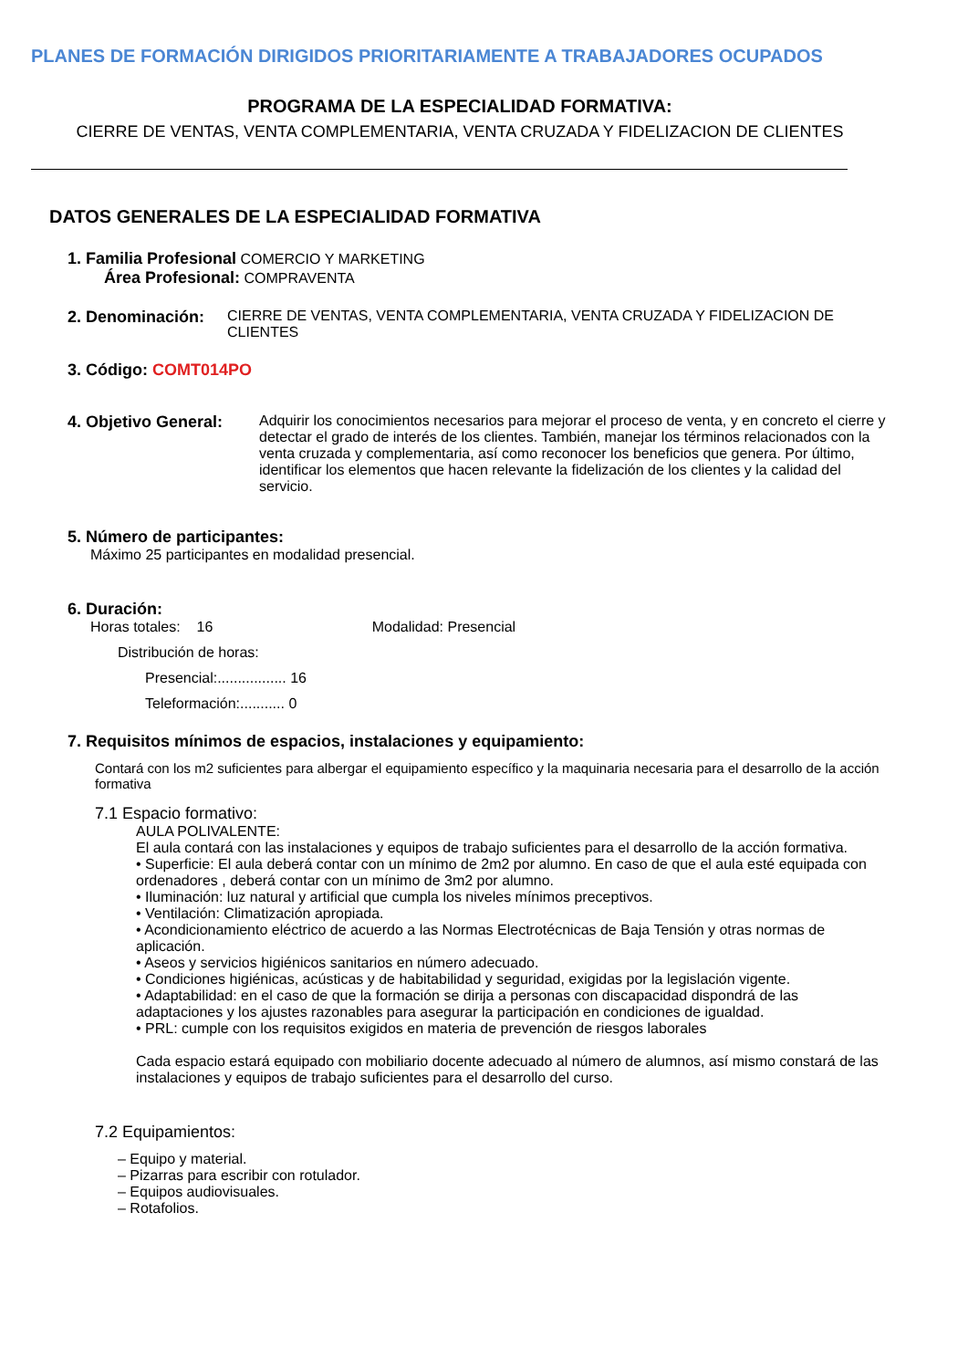PLANES DE FORMACIÓN DIRIGIDOS PRIORITARIAMENTE A TRABAJADORES OCUPADOS
PROGRAMA DE LA ESPECIALIDAD FORMATIVA:
CIERRE DE VENTAS, VENTA COMPLEMENTARIA, VENTA CRUZADA Y FIDELIZACION DE CLIENTES
DATOS GENERALES DE LA ESPECIALIDAD FORMATIVA
1. Familia Profesional COMERCIO Y MARKETING
Área Profesional: COMPRAVENTA
2. Denominación: CIERRE DE VENTAS, VENTA COMPLEMENTARIA, VENTA CRUZADA Y FIDELIZACION DE CLIENTES
3. Código: COMT014PO
4. Objetivo General: Adquirir los conocimientos necesarios para mejorar el proceso de venta, y en concreto el cierre y detectar el grado de interés de los clientes. También, manejar los términos relacionados con la venta cruzada y complementaria, así como reconocer los beneficios que genera. Por último, identificar los elementos que hacen relevante la fidelización de los clientes y la calidad del servicio.
5. Número de participantes:
Máximo 25 participantes en modalidad presencial.
6. Duración:
Horas totales: 16 Modalidad: Presencial
Distribución de horas:
Presencial:................. 16
Teleformación:........... 0
7. Requisitos mínimos de espacios, instalaciones y equipamiento:
Contará con los m2 suficientes para albergar el equipamiento específico y la maquinaria necesaria para el desarrollo de la acción formativa
7.1 Espacio formativo:
AULA POLIVALENTE:
El aula contará con las instalaciones y equipos de trabajo suficientes para el desarrollo de la acción formativa.
• Superficie: El aula deberá contar con un mínimo de 2m2 por alumno. En caso de que el aula esté equipada con ordenadores , deberá contar con un mínimo de 3m2 por alumno.
• Iluminación: luz natural y artificial que cumpla los niveles mínimos preceptivos.
• Ventilación: Climatización apropiada.
• Acondicionamiento eléctrico de acuerdo a las Normas Electrotécnicas de Baja Tensión y otras normas de aplicación.
• Aseos y servicios higiénicos sanitarios en número adecuado.
• Condiciones higiénicas, acústicas y de habitabilidad y seguridad, exigidas por la legislación vigente.
• Adaptabilidad: en el caso de que la formación se dirija a personas con discapacidad dispondrá de las adaptaciones y los ajustes razonables para asegurar la participación en condiciones de igualdad.
• PRL: cumple con los requisitos exigidos en materia de prevención de riesgos laborales
Cada espacio estará equipado con mobiliario docente adecuado al número de alumnos, así mismo constará de las instalaciones y equipos de trabajo suficientes para el desarrollo del curso.
7.2 Equipamientos:
– Equipo y material.
– Pizarras para escribir con rotulador.
– Equipos audiovisuales.
– Rotafolios.